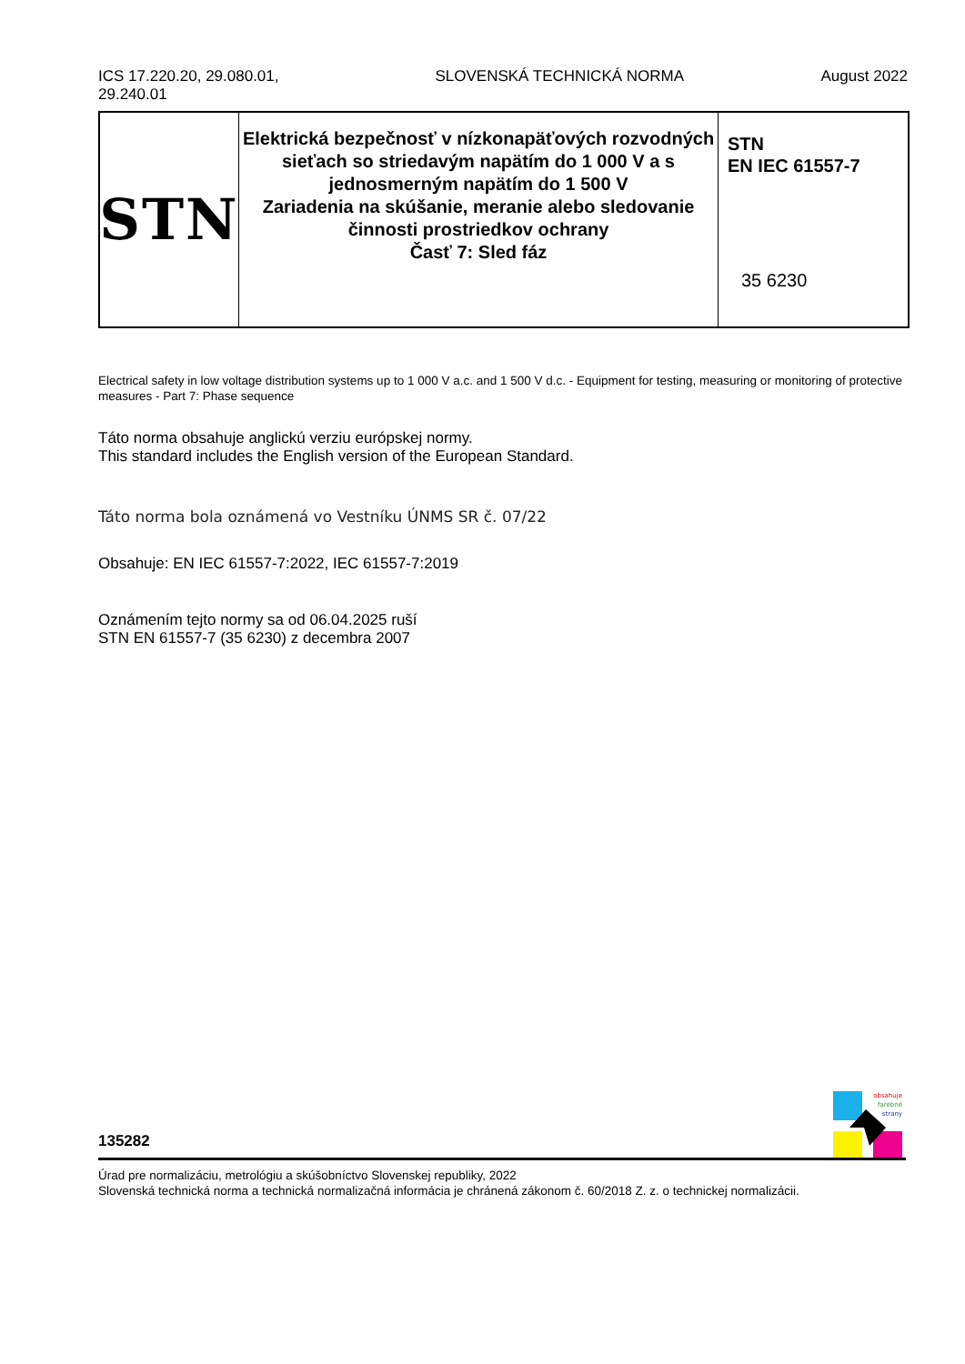ICS 17.220.20, 29.080.01,
29.240.01
SLOVENSKÁ TECHNICKÁ NORMA August 2022
STN
Elektrická bezpečnosť v nízkonapäťových rozvodných sieťach so striedavým napätím do 1 000 V a s jednosmerným napätím do 1 500 V
Zariadenia na skúšanie, meranie alebo sledovanie činnosti prostriedkov ochrany
Časť 7: Sled fáz
STN
EN IEC 61557-7
35 6230
Electrical safety in low voltage distribution systems up to 1 000 V a.c. and 1 500 V d.c. - Equipment for testing, measuring or monitoring of protective measures - Part 7: Phase sequence
Táto norma obsahuje anglickú verziu európskej normy.
This standard includes the English version of the European Standard.
Táto norma bola oznámená vo Vestníku ÚNMS SR č. 07/22
Obsahuje: EN IEC 61557-7:2022, IEC 61557-7:2019
Oznámením tejto normy sa od 06.04.2025 ruší
STN EN 61557-7 (35 6230) z decembra 2007
obsahuje
farebné
strany
135282
Úrad pre normalizáciu, metrológiu a skúšobníctvo Slovenskej republiky, 2022
Slovenská technická norma a technická normalizačná informácia je chránená zákonom č. 60/2018 Z. z. o technickej normalizácii.